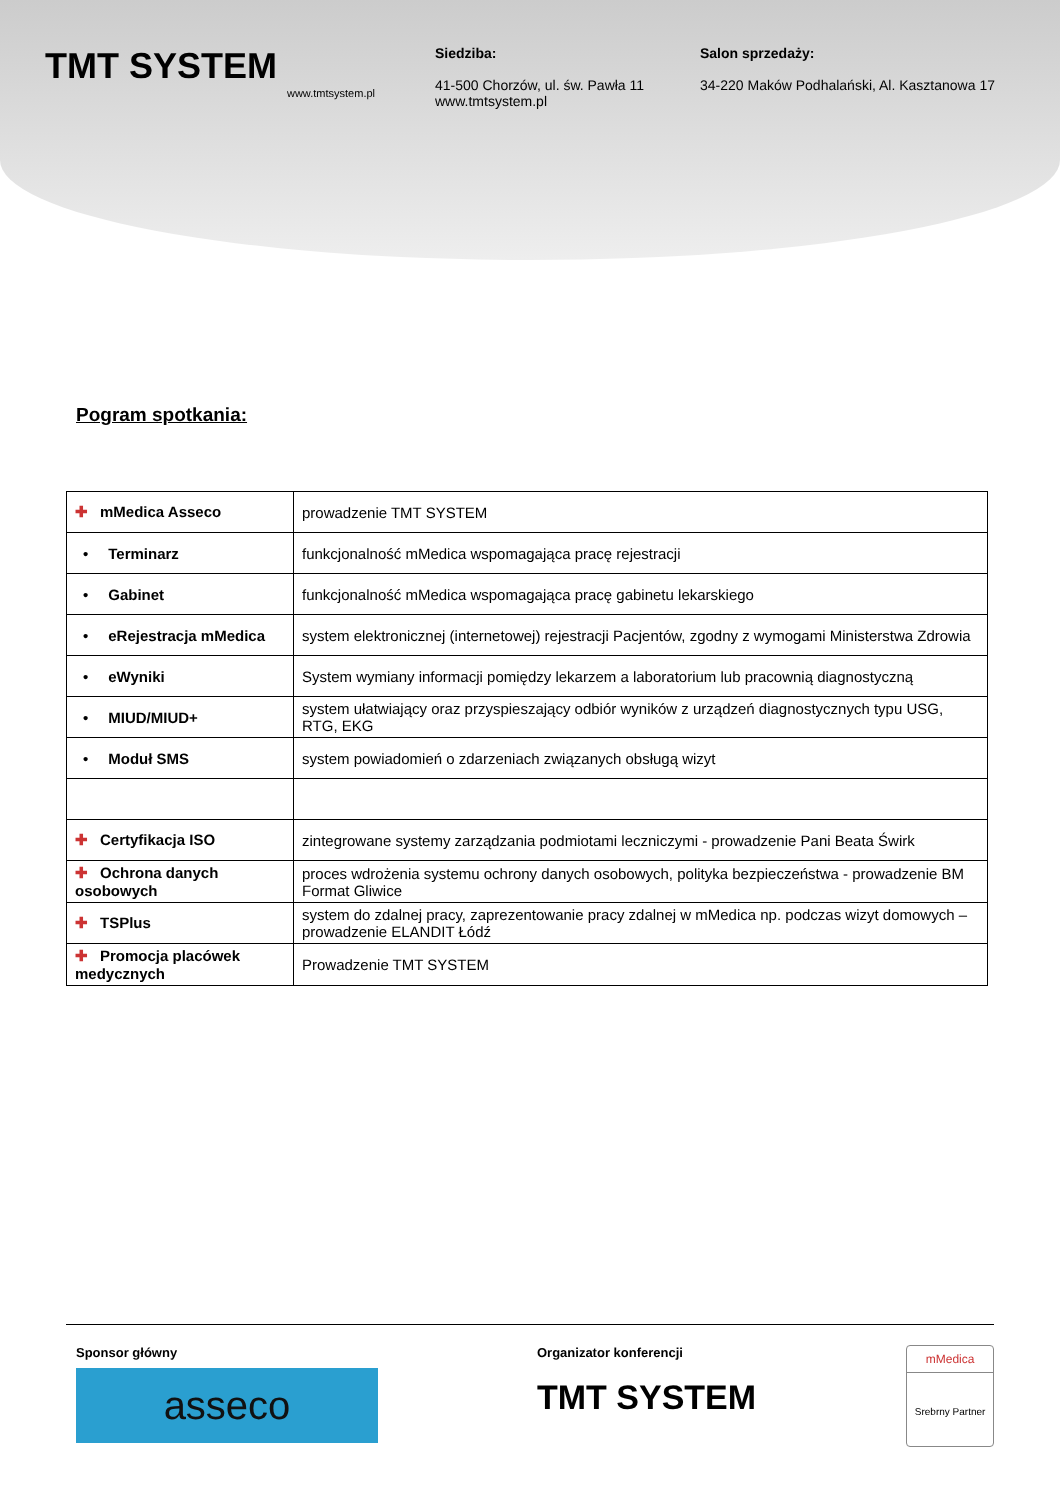TMT SYSTEM
www.tmtsystem.pl
Siedziba:
41-500 Chorzów, ul. św. Pawła 11
www.tmtsystem.pl
Salon sprzedaży:
34-220 Maków Podhalański, Al. Kasztanowa 17
Pogram spotkania:
| ✚ mMedica Asseco | prowadzenie TMT SYSTEM |
| • Terminarz | funkcjonalność mMedica wspomagająca pracę rejestracji |
| • Gabinet | funkcjonalność mMedica wspomagająca pracę gabinetu lekarskiego |
| • eRejestracja mMedica | system elektronicznej (internetowej) rejestracji Pacjentów, zgodny z wymogami Ministerstwa Zdrowia |
| • eWyniki | System wymiany informacji pomiędzy lekarzem a laboratorium lub pracownią diagnostyczną |
| • MIUD/MIUD+ | system ułatwiający oraz przyspieszający odbiór wyników z urządzeń diagnostycznych typu USG, RTG, EKG |
| • Moduł SMS | system powiadomień o zdarzeniach związanych obsługą wizyt |
| ✚ Certyfikacja ISO | zintegrowane systemy zarządzania podmiotami leczniczymi - prowadzenie Pani Beata Świrk |
| ✚ Ochrona danych osobowych | proces wdrożenia systemu ochrony danych osobowych, polityka bezpieczeństwa - prowadzenie BM Format Gliwice |
| ✚ TSPlus | system do zdalnej pracy, zaprezentowanie pracy zdalnej w mMedica np. podczas wizyt domowych – prowadzenie ELANDIT Łódź |
| ✚ Promocja placówek medycznych | Prowadzenie TMT SYSTEM |
Sponsor główny
asseco
Organizator konferencji
TMT SYSTEM
mMedica
Srebrny Partner